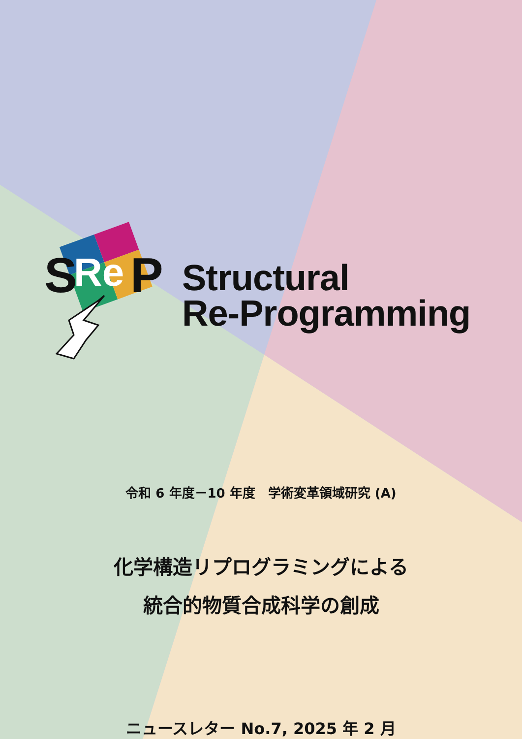S
Re
P
Structural
Re-Programming
令和 6 年度－10 年度　学術変革領域研究 (A)
化学構造リプログラミングによる
統合的物質合成科学の創成
ニュースレター No.7, 2025 年 2 月